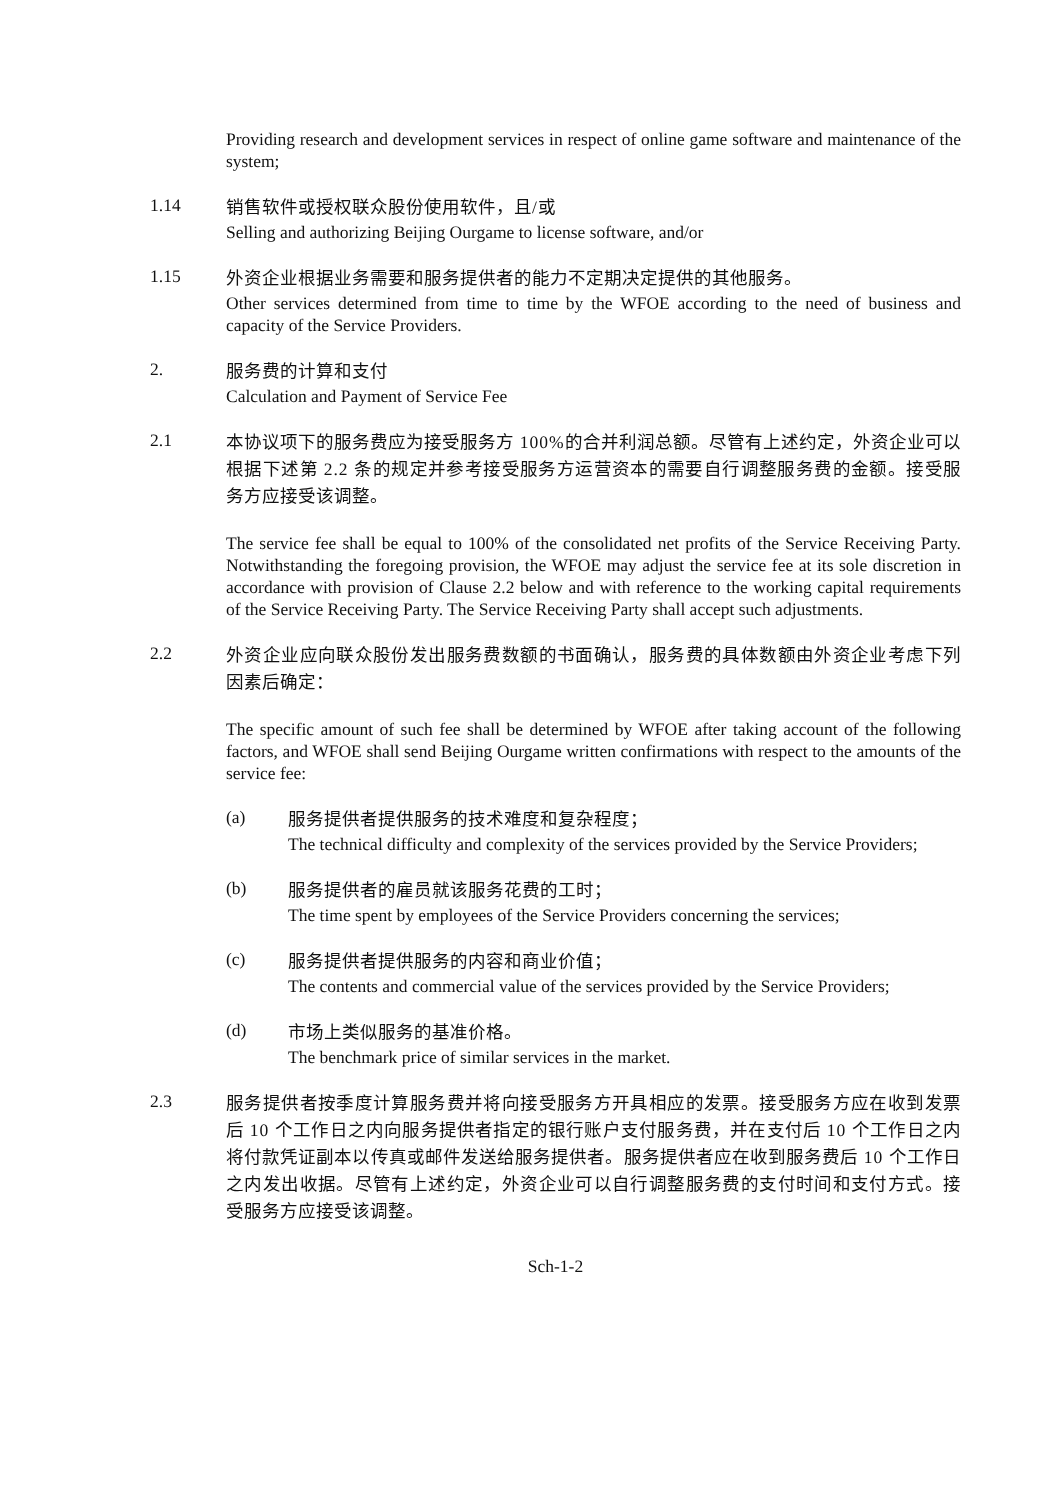Providing research and development services in respect of online game software and maintenance of the system;
1.14
销售软件或授权联众股份使用软件，且/或
Selling and authorizing Beijing Ourgame to license software, and/or
1.15
外资企业根据业务需要和服务提供者的能力不定期决定提供的其他服务。
Other services determined from time to time by the WFOE according to the need of business and capacity of the Service Providers.
2.
服务费的计算和支付
Calculation and Payment of Service Fee
2.1
本协议项下的服务费应为接受服务方 100%的合并利润总额。尽管有上述约定，外资企业可以根据下述第 2.2 条的规定并参考接受服务方运营资本的需要自行调整服务费的金额。接受服务方应接受该调整。
The service fee shall be equal to 100% of the consolidated net profits of the Service Receiving Party. Notwithstanding the foregoing provision, the WFOE may adjust the service fee at its sole discretion in accordance with provision of Clause 2.2 below and with reference to the working capital requirements of the Service Receiving Party. The Service Receiving Party shall accept such adjustments.
2.2
外资企业应向联众股份发出服务费数额的书面确认，服务费的具体数额由外资企业考虑下列因素后确定：
The specific amount of such fee shall be determined by WFOE after taking account of the following factors, and WFOE shall send Beijing Ourgame written confirmations with respect to the amounts of the service fee:
(a)
服务提供者提供服务的技术难度和复杂程度；
The technical difficulty and complexity of the services provided by the Service Providers;
(b)
服务提供者的雇员就该服务花费的工时；
The time spent by employees of the Service Providers concerning the services;
(c)
服务提供者提供服务的内容和商业价值；
The contents and commercial value of the services provided by the Service Providers;
(d)
市场上类似服务的基准价格。
The benchmark price of similar services in the market.
2.3
服务提供者按季度计算服务费并将向接受服务方开具相应的发票。接受服务方应在收到发票后 10 个工作日之内向服务提供者指定的银行账户支付服务费，并在支付后 10 个工作日之内将付款凭证副本以传真或邮件发送给服务提供者。服务提供者应在收到服务费后 10 个工作日之内发出收据。尽管有上述约定，外资企业可以自行调整服务费的支付时间和支付方式。接受服务方应接受该调整。
Sch-1-2